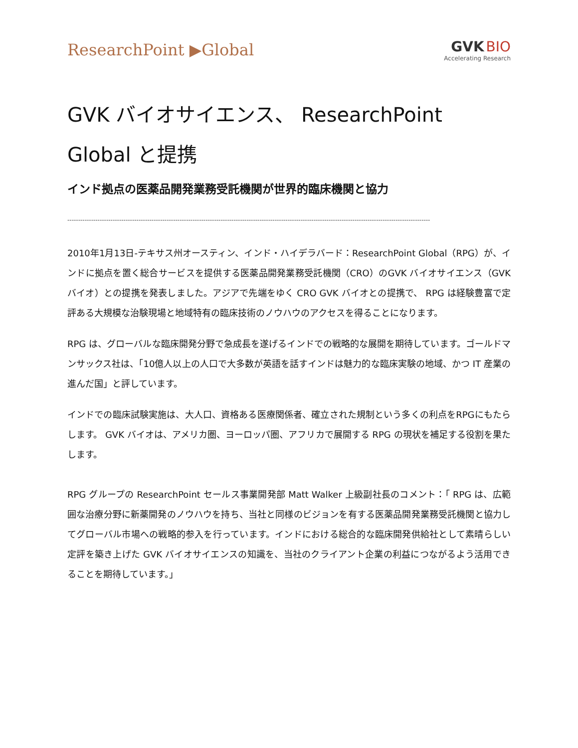ResearchPoint ▶Global
GVK BIO
Accelerating Research
GVK バイオサイエンス、 ResearchPoint Global と提携
インド拠点の医薬品開発業務受託機関が世界的臨床機関と協力
------------------------------------------------------------------------------------------------------------------------------------------------------------------------
2010年1月13日-テキサス州オースティン、インド・ハイデラバード：ResearchPoint Global（RPG）が、インドに拠点を置く総合サービスを提供する医薬品開発業務受託機関（CRO）のGVK バイオサイエンス（GVK バイオ）との提携を発表しました。アジアで先端をゆく CRO GVK バイオとの提携で、 RPG は経験豊富で定評ある大規模な治験現場と地域特有の臨床技術のノウハウのアクセスを得ることになります。
RPG は、グローバルな臨床開発分野で急成長を遂げるインドでの戦略的な展開を期待しています。ゴールドマンサックス社は、「10億人以上の人口で大多数が英語を話すインドは魅力的な臨床実験の地域、かつ IT 産業の進んだ国」と評しています。
インドでの臨床試験実施は、大人口、資格ある医療関係者、確立された規制という多くの利点をRPGにもたらします。 GVK バイオは、アメリカ圏、ヨーロッパ圏、アフリカで展開する RPG の現状を補足する役割を果たします。
RPG グループの ResearchPoint セールス事業開発部 Matt Walker 上級副社長のコメント：「 RPG は、広範囲な治療分野に新薬開発のノウハウを持ち、当社と同様のビジョンを有する医薬品開発業務受託機関と協力してグローバル市場への戦略的参入を行っています。インドにおける総合的な臨床開発供給社として素晴らしい定評を築き上げた GVK バイオサイエンスの知識を、当社のクライアント企業の利益につながるよう活用できることを期待しています。」